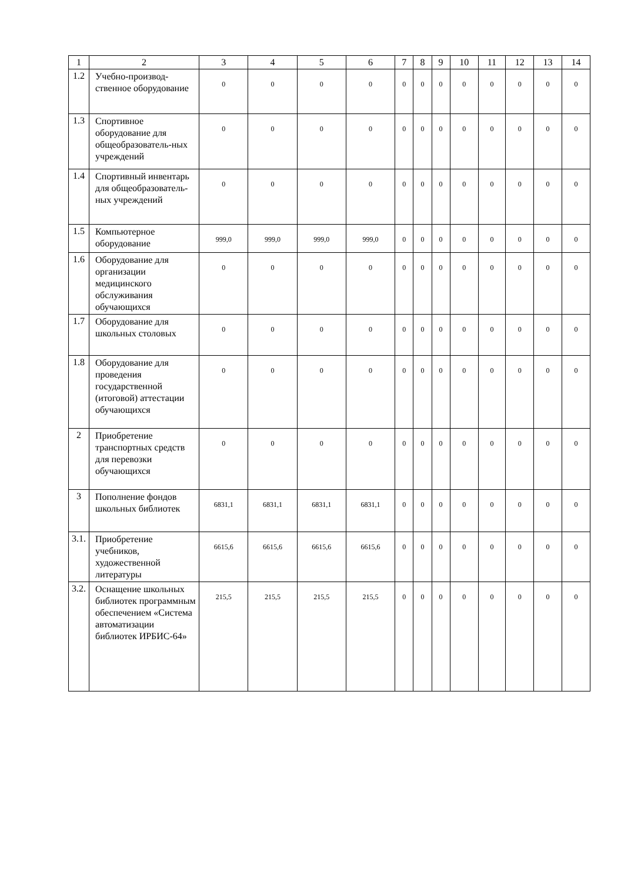| 1 | 2 | 3 | 4 | 5 | 6 | 7 | 8 | 9 | 10 | 11 | 12 | 13 | 14 |
| --- | --- | --- | --- | --- | --- | --- | --- | --- | --- | --- | --- | --- | --- |
| 1.2 | Учебно-производ-ственное оборудование | 0 | 0 | 0 | 0 | 0 | 0 | 0 | 0 | 0 | 0 | 0 | 0 |
| 1.3 | Спортивное оборудование для общеобразователь-ных учреждений | 0 | 0 | 0 | 0 | 0 | 0 | 0 | 0 | 0 | 0 | 0 | 0 |
| 1.4 | Спортивный инвентарь для общеобразователь-ных учреждений | 0 | 0 | 0 | 0 | 0 | 0 | 0 | 0 | 0 | 0 | 0 | 0 |
| 1.5 | Компьютерное оборудование | 999,0 | 999,0 | 999,0 | 999,0 | 0 | 0 | 0 | 0 | 0 | 0 | 0 | 0 |
| 1.6 | Оборудование для организации медицинского обслуживания обучающихся | 0 | 0 | 0 | 0 | 0 | 0 | 0 | 0 | 0 | 0 | 0 | 0 |
| 1.7 | Оборудование для школьных столовых | 0 | 0 | 0 | 0 | 0 | 0 | 0 | 0 | 0 | 0 | 0 | 0 |
| 1.8 | Оборудование для проведения государственной (итоговой) аттестации обучающихся | 0 | 0 | 0 | 0 | 0 | 0 | 0 | 0 | 0 | 0 | 0 | 0 |
| 2 | Приобретение транспортных средств для перевозки обучающихся | 0 | 0 | 0 | 0 | 0 | 0 | 0 | 0 | 0 | 0 | 0 | 0 |
| 3 | Пополнение фондов школьных библиотек | 6831,1 | 6831,1 | 6831,1 | 6831,1 | 0 | 0 | 0 | 0 | 0 | 0 | 0 | 0 |
| 3.1. | Приобретение учебников, художественной литературы | 6615,6 | 6615,6 | 6615,6 | 6615,6 | 0 | 0 | 0 | 0 | 0 | 0 | 0 | 0 |
| 3.2. | Оснащение школьных библиотек программным обеспечением «Система автоматизации библиотек ИРБИС-64» | 215,5 | 215,5 | 215,5 | 215,5 | 0 | 0 | 0 | 0 | 0 | 0 | 0 | 0 |